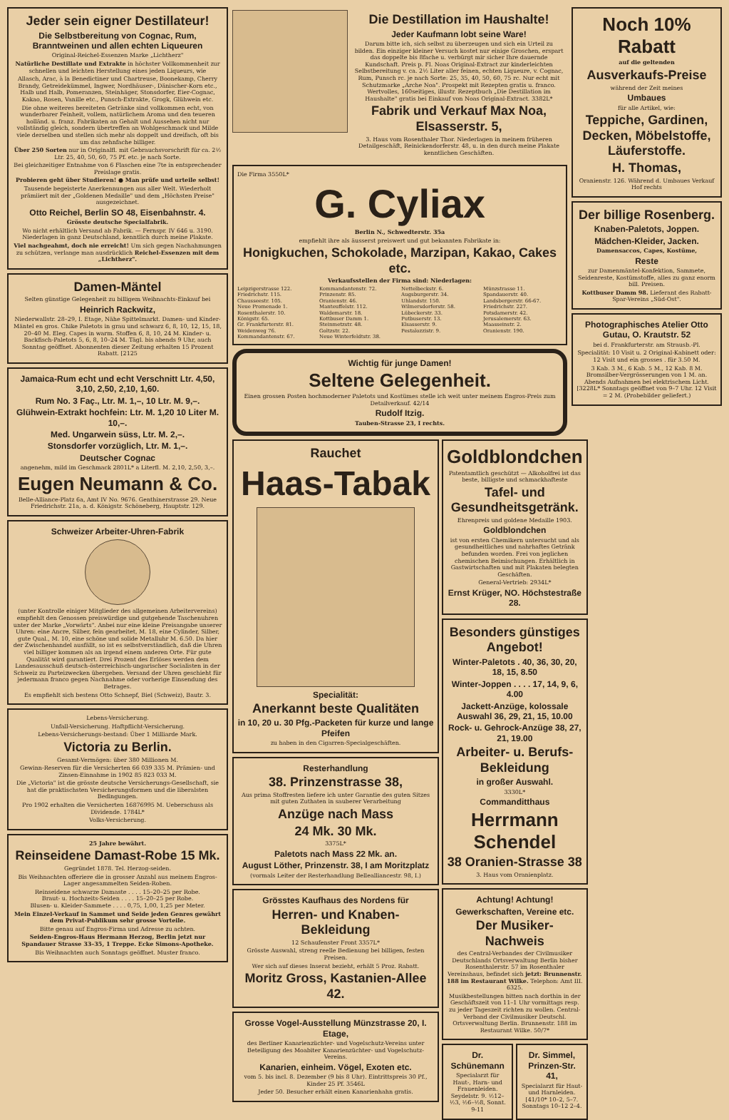Jeder sein eigner Destillateur!
Die Selbstbereitung von Cognac, Rum, Branntweinen und allen echten Liqueuren
Original-Reichel-Essenzen Marke „Lichtherz"
Natürliche Destillate und Extrakte in höchster Vollkommenheit zur schnellen und leichten Herstellung eines jeden Liqueurs, wie
Allasch, Arac, à la Benedictiner und Chartreuse, Boonekamp, Cherry Brandy, Getreidekümmel, Ingwer, Nordhäuser-, Dänischer-Korn etc., Halb und Halb, Pomeranzen, Steinhäger, Stonsdorfer, Eier-Cognac, Kakao, Rosen, Vanille etc., Punsch-Extrakte, Grogk, Glühwein etc.
Die ohne weiteres bereiteten Getränke sind vollkommen echt, von wunderbarer Feinheit, vollem, natürlichem Aroma und den teueren holländ. u. franz. Fabrikaten an Gehalt und Aussehen nicht nur vollständig gleich, sondern übertreffen an Wohlgeschmack und Milde viele derselben und stellen sich mehr als doppelt und dreifach, oft bis um das zehnfache billiger.
Über 250 Sorten nur in Originalfl. mit Gebrauchsvorschrift für ca. 2½ Ltr. 25, 40, 50, 60, 75 Pf. etc. je nach Sorte.
Bei gleichzeitiger Entnahme von 6 Flaschen eine 7te in entsprechender Preislage gratis.
Probieren geht über Studieren! ● Man prüfe und urteile selbst!
Tausende begeisterte Anerkennungen aus aller Welt. Wiederholt prämiiert mit der „Goldenen Medaille" und dem „Höchsten Preise" ausgezeichnet.
Otto Reichel, Berlin SO 48, Eisenbahnstr. 4.
Grösste deutsche Specialfabrik.
Wo nicht erhältlich Versand ab Fabrik. — Fernspr. IV 646 u. 3190. Niederlagen in ganz Deutschland, kenntlich durch meine Plakate.
Viel nachgeahmt, doch nie erreicht! Um sich gegen Nachahmungen zu schützen, verlange man ausdrücklich Reichel-Essenzen mit dem „Lichtherz".
Damen-Mäntel
Selten günstige Gelegenheit zu billigem Weihnachts-Einkauf bei
Heinrich Rackwitz,
Niederwallstr. 28–29, I. Etage, Nähe Spittelmarkt. Damen- und Kinder-Mäntel en gros. Chike Paletots in grau und schwarz 6, 8, 10, 12, 15, 18, 20–40 M. Eleg. Capes in warm. Stoffen 6, 8, 10, 24 M. Kinder- u. Backfisch-Paletots 5, 6, 8, 10–24 M. Tägl. bis abends 9 Uhr, auch Sonntag geöffnet. Abonnenten dieser Zeitung erhalten 15 Prozent Rabatt. [2125
Jamaica-Rum echt und echt Verschnitt Ltr. 4,50, 3,10, 2,50, 2,10, 1,60.
Rum No. 3 Faç., Ltr. M. 1,–, 10 Ltr. M. 9,–.
Glühwein-Extrakt hochfein: Ltr. M. 1,20 10 Liter M. 10,–.
Med. Ungarwein süss, Ltr. M. 2,–.
Stonsdorfer vorzüglich, Ltr. M. 1,–.
Deutscher Cognac
angenehm, mild im Geschmack 2801L* a Literfl. M. 2,10, 2,50, 3,–.
Eugen Neumann & Co.
Belle-Alliance-Platz 6a, Amt IV No. 9676. Genthinerstrasse 29. Neue Friedrichstr. 21a, a. d. Königstr. Schöneberg, Hauptstr. 129.
Schweizer Arbeiter-Uhren-Fabrik
(unter Kontrolle einiger Mitglieder des allgemeinen Arbeitervereins) empfiehlt den Genossen preiswürdige und gutgehende Taschenuhren unter der Marke „Vorwärts". Anbei nur eine kleine Preisangabe unserer Uhren: eine Ancre, Silber, fein gearbeitet, M. 18, eine Cylinder, Silber, gute Qual., M. 10, eine schöne und solide Metalluhr M. 6.50. Da hier der Zwischenhandel ausfällt, so ist es selbstverständlich, daß die Uhren viel billiger kommen als an irgend einem anderen Orte. Für gute Qualität wird garantiert. Drei Prozent des Erlöses werden dem Landesausschuß deutsch-österreichisch-ungarischer Socialisten in der Schweiz zu Parteizwecken übergeben. Versand der Uhren geschieht für jedermann franco gegen Nachnahme oder vorherige Einsendung des Betrages.
Es empfiehlt sich bestens Otto Schnepf, Biel (Schweiz), Bautr. 3.
Lebens-Versicherung.
Unfall-Versicherung. Haftpflicht-Versicherung.
Lebens-Versicherungs-bestand: Über 1 Milliarde Mark.
Victoria zu Berlin.
Gesamt-Vermögen: über 380 Millionen M.
Gewinn-Reserven für die Versicherten 66 039 335 M. Prämien- und Zinsen-Einnahme in 1902 85 823 033 M.
Die „Victoria" ist die grösste deutsche Versicherungs-Gesellschaft, sie hat die praktischsten Versicherungsformen und die liberalsten Bedingungen.
Pro 1902 erhalten die Versicherten 16876995 M. Ueberschuss als Dividende. 1784L*
Volks-Versicherung.
25 Jahre bewährt.
Reinseidene Damast-Robe 15 Mk.
Gegründet 1878. Tel. Herzog-seiden.
Bis Weihnachten offeriere die in grosser Anzahl aus meinem Engros-Lager angesammelten Seiden-Roben.
Reinseidene schwarze Damaste . . . . 15–20–25 per Robe.
Braut- u. Hochzeits-Seiden . . . . 15–20–25 per Robe.
Blusen- u. Kleider-Sammete . . . . 0,75, 1,00, 1,25 per Meter.
Mein Einzel-Verkauf in Sammet und Seide jeden Genres gewährt dem Privat-Publikum sehr grosse Vorteile.
Bitte genau auf Engros-Firma und Adresse zu achten.
Seiden-Engros-Haus Hermann Herzog, Berlin jetzt nur Spandauer Strasse 33–35, 1 Treppe. Ecke Simons-Apotheke.
Bis Weihnachten auch Sonntags geöffnet. Muster franco.
Die Destillation im Haushalte!
Jeder Kaufmann lobt seine Ware!
Darum bitte ich, sich selbst zu überzeugen und sich ein Urteil zu bilden. Ein einziger kleiner Versuch kostet nur einige Groschen, erspart das doppelte bis 8fache u. verbürgt mir sicher Ihre dauernde Kundschaft. Preis p. Fl. Noas Original-Extract zur kinderleichten Selbstbereitung v. ca. 2½ Liter aller feinen, echten Liqueure, v. Cognac, Rum, Punsch rc. je nach Sorte: 25, 35, 40, 50, 60, 75 rc. Nur echt mit Schutzmarke „Arche Noa". Prospekt mit Rezepten gratis u. franco. Wertvolles, 160seitiges, illustr. Rezeptbuch „Die Destillation im Haushalte" gratis bei Einkauf von Noas Original-Extract. 3382L*
Fabrik und Verkauf Max Noa, Elsasserstr. 5,
3. Haus vom Rosenthaler Thor. Niederlagen in meinem früheren Detailgeschäft, Reinickendorferstr. 48, u. in den durch meine Plakate kenntlichen Geschäften.
Die Firma 3550L*
G. Cyliax
Berlin N., Schwedterstr. 35a
empfiehlt ihre als äusserst preiswert und gut bekannten Fabrikate in:
Honigkuchen, Schokolade, Marzipan, Kakao, Cakes etc.
Verkaufsstellen der Firma sind: Niederlagen:
Leipzigerstrasse 122.
Friedrichstr. 115.
Chausseestr. 105.
Neue Promenade 1.
Rosenthalerstr. 10.
Königstr. 65.
Gr. Frankfurterstr. 81.
Weidenweg 76.
Kommandantenstr. 67.
Kommandantenstr. 72.
Prinzenstr. 85.
Oranienstr. 46.
Manteuffelstr. 112.
Waldemarstr. 18.
Kottbuser Damm 1.
Steinmetzstr. 48.
Goltzstr. 22.
Neue Winterfeldtstr. 38.
Nettelbeckstr. 6.
Augsburgerstr. 34.
Uhlandstr. 150.
Wilmersdorferstr. 58.
Lübeckerstr. 33.
Putbuserstr. 13.
Elsasserstr. 9.
Pestalozzistr. 9.
Münzstrasse 11.
Spandauerstr. 40.
Landsbergerstr. 66-67.
Friedrichstr. 227.
Potsdamerstr. 42.
Jerusalemerstr. 63.
Maasseinstr. 2.
Oranienstr. 190.
Wichtig für junge Damen!
Seltene Gelegenheit.
Einen grossen Posten hochmoderner Paletots und Kostümes stelle ich weit unter meinem Engros-Preis zum Detailverkauf. 42/14
Rudolf Itzig.
Tauben-Strasse 23, I rechts.
Rauchet
Haas-Tabak
Specialität:
Anerkannt beste Qualitäten
in 10, 20 u. 30 Pfg.-Packeten für kurze und lange Pfeifen
zu haben in den Cigarren-Specialgeschäften.
Resterhandlung
38. Prinzenstrasse 38,
Aus prima Stoffresten liefere ich unter Garantie des guten Sitzes mit guten Zuthaten in sauberer Verarbeitung
Anzüge nach Mass
24 Mk. 30 Mk.
3375L*
Paletots nach Mass 22 Mk. an.
August Löther, Prinzenstr. 38, I am Moritzplatz
(vormals Leiter der Resterhandlung Bellealliancestr. 98, I.)
Grösstes Kaufhaus des Nordens für
Herren- und Knaben-Bekleidung
12 Schaufenster Front 3357L*
Grösste Auswahl, streng reelle Bedienung bei billigen, festen Preisen.
Wer sich auf dieses Inserat bezieht, erhält 5 Proz. Rabatt.
Moritz Gross, Kastanien-Allee 42.
Grosse Vogel-Ausstellung Münzstrasse 20, I. Etage,
des Berliner Kanarienzüchter- und Vogelschutz-Vereins unter Beteiligung des Moabiter Kanarienzüchter- und Vogelschutz-Vereins.
Kanarien, einheim. Vögel, Exoten etc.
vom 5. bis incl. 8. Dezember (9 bis 8 Uhr). Eintrittspreis 30 Pf., Kinder 25 Pf. 3546L
Jeder 50. Besucher erhält einen Kanarienhahn gratis.
Goldblondchen
Patentamtlich geschützt — Alkoholfrei ist das beste, billigste und schmackhafteste
Tafel- und Gesundheitsgetränk.
Ehrenpreis und goldene Medaille 1903.
Goldblondchen
ist von ersten Chemikern untersucht und als gesundheitliches und nahrhaftes Getränk befunden worden. Frei von jeglichen chemischen Beimischungen. Erhältlich in Gastwirtschaften und mit Plakaten belegten Geschäften.
General-Vertrieb: 2934L*
Ernst Krüger, NO. Höchstestraße 28.
Besonders günstiges Angebot!
Winter-Paletots . 40, 36, 30, 20, 18, 15, 8.50
Winter-Joppen . . . . 17, 14, 9, 6, 4.00
Jackett-Anzüge, kolossale Auswahl 36, 29, 21, 15, 10.00
Rock- u. Gehrock-Anzüge 38, 27, 21, 19.00
Arbeiter- u. Berufs-Bekleidung
in großer Auswahl.
3330L*
Commanditthaus
Herrmann Schendel
38 Oranien-Strasse 38
3. Haus vom Oranienplatz.
Achtung! Achtung!
Gewerkschaften, Vereine etc.
Der Musiker-Nachweis
des Central-Verbandes der Civilmusiker Deutschlands Ortsverwaltung Berlin bisher Rosenthalerstr. 57 im Rosenthaler Vereinshaus, befindet sich jetzt: Brunnenstr. 188 im Restaurant Wilke. Telephon: Amt III. 6325.
Musikbestellungen bitten nach dorthin in der Geschäftszeit von 11–1 Uhr vormittags resp. zu jeder Tageszeit richten zu wollen. Central-Verband der Civilmusiker Deutschl. Ortsverwaltung Berlin. Brunnenstr. 188 im Restaurant Wilke. 50/7*
Dr. Schünemann
Specialarzt für Haut-, Harn- und Frauenleiden. Seydelstr. 9. ½12–½3, ½6–½8, Sonnt. 9-11
Dr. Simmel, Prinzen-Str. 41,
Specialarzt für Haut- und Harnleiden. [41/10* 10–2, 5–7. Sonntags 10–12 2–4.
Noch 10% Rabatt
auf die geltenden
Ausverkaufs-Preise
während der Zeit meines
Umbaues
für alle Artikel, wie:
Teppiche, Gardinen, Decken, Möbelstoffe, Läuferstoffe.
H. Thomas,
Oranienstr. 126. Während d. Umbaues Verkauf Hof rechts
Der billige Rosenberg.
Knaben-Paletots, Joppen.
Mädchen-Kleider, Jacken.
Damensaccos, Capes, Kostüme,
Reste
zur Damenmäntel-Konfektion, Sammete, Seidenreste, Kostümstoffe, alles zu ganz enorm bill. Preisen.
Kottbuser Damm 98. Lieferant des Rabatt-Spar-Vereins „Süd-Ost".
Photographisches Atelier Otto Gutau, O. Krautstr. 52
bei d. Frankfurterstr. am Strausb.-Pl.
Specialität: 10 Visit u. 2 Original-Kabinett oder: 12 Visit und ein grosses . für 3.50 M.
3 Kab. 3 M., 6 Kab. 5 M., 12 Kab. 8 M. Bromsilber-Vergrösserungen von 1 M. an. Abends Aufnahmen bei elektrischem Licht. [3228L* Sonntags geöffnet von 9–7 Uhr. 12 Visit = 2 M. (Probebilder geliefert.)